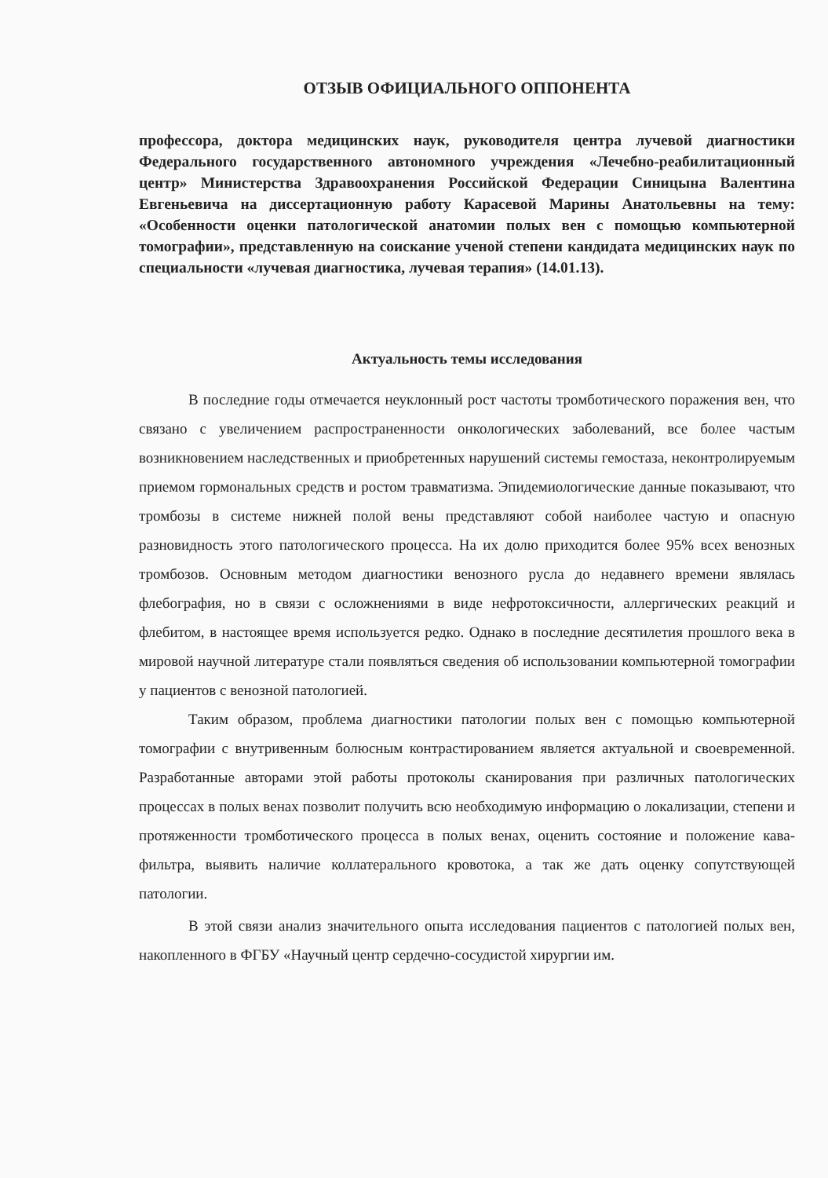ОТЗЫВ ОФИЦИАЛЬНОГО ОППОНЕНТА
профессора, доктора медицинских наук, руководителя центра лучевой диагностики Федерального государственного автономного учреждения «Лечебно-реабилитационный центр» Министерства Здравоохранения Российской Федерации Синицына Валентина Евгеньевича на диссертационную работу Карасевой Марины Анатольевны на тему: «Особенности оценки патологической анатомии полых вен с помощью компьютерной томографии», представленную на соискание ученой степени кандидата медицинских наук по специальности «лучевая диагностика, лучевая терапия» (14.01.13).
Актуальность темы исследования
В последние годы отмечается неуклонный рост частоты тромботического поражения вен, что связано с увеличением распространенности онкологических заболеваний, все более частым возникновением наследственных и приобретенных нарушений системы гемостаза, неконтролируемым приемом гормональных средств и ростом травматизма. Эпидемиологические данные показывают, что тромбозы в системе нижней полой вены представляют собой наиболее частую и опасную разновидность этого патологического процесса. На их долю приходится более 95% всех венозных тромбозов. Основным методом диагностики венозного русла до недавнего времени являлась флебография, но в связи с осложнениями в виде нефротоксичности, аллергических реакций и флебитом, в настоящее время используется редко. Однако в последние десятилетия прошлого века в мировой научной литературе стали появляться сведения об использовании компьютерной томографии у пациентов с венозной патологией.
Таким образом, проблема диагностики патологии полых вен с помощью компьютерной томографии с внутривенным болюсным контрастированием является актуальной и своевременной. Разработанные авторами этой работы протоколы сканирования при различных патологических процессах в полых венах позволит получить всю необходимую информацию о локализации, степени и протяженности тромботического процесса в полых венах, оценить состояние и положение кава-фильтра, выявить наличие коллатерального кровотока, а так же дать оценку сопутствующей патологии.
В этой связи анализ значительного опыта исследования пациентов с патологией полых вен, накопленного в ФГБУ «Научный центр сердечно-сосудистой хирургии им.